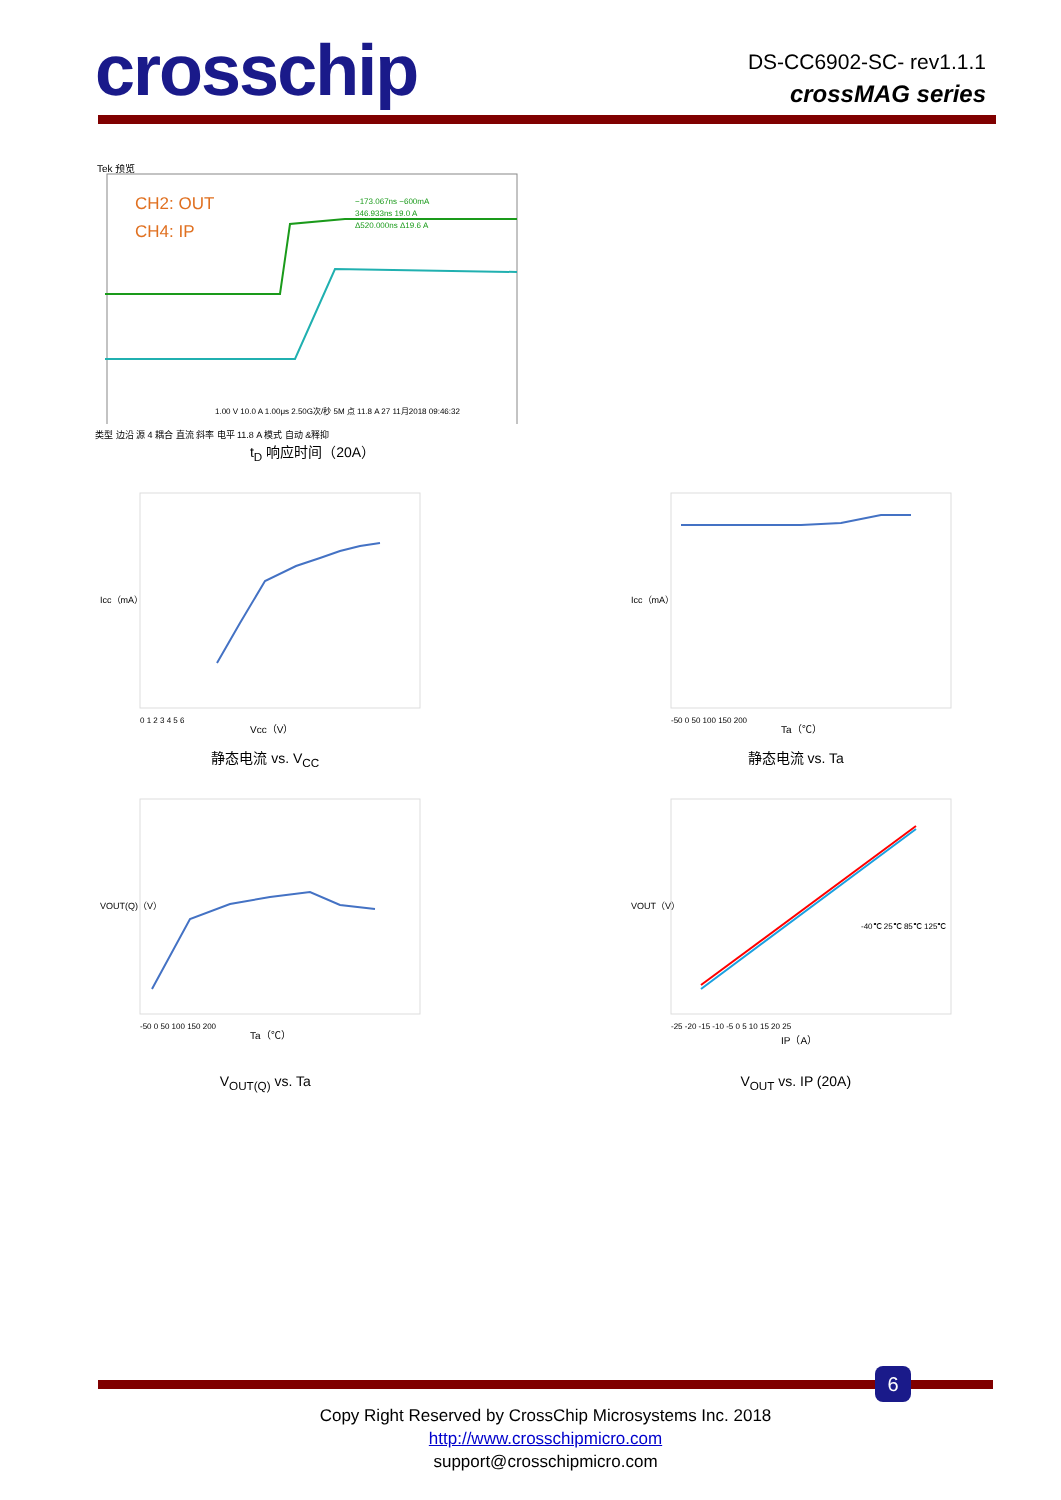crosschip
DS-CC6902-SC- rev1.1.1
crossMAG series
Tek 预览
CH2: OUT
CH4: IP
−173.067ns −600mA
346.933ns 19.0 A
Δ520.000ns Δ19.6 A
1.00 V 10.0 A 1.00μs 2.50G次/秒 5M 点 11.8 A 27 11月2018 09:46:32
类型 边沿 源 4 耦合 直流 斜率 电平 11.8 A 模式 自动 &释抑
t<sub>D</sub> 响应时间（20A）
Icc（mA）
Vcc（V）
0 1 2 3 4 5 6
静态电流 vs. V<sub>CC</sub>
Icc（mA）
Ta（℃）
-50 0 50 100 150 200
静态电流 vs. Ta
VOUT(Q)（V）
Ta（℃）
-50 0 50 100 150 200
V<sub>OUT(Q)</sub> vs. Ta
-40℃ 25℃ 85℃ 125℃
VOUT（V）
IP（A）
-25 -20 -15 -10 -5 0 5 10 15 20 25
V<sub>OUT</sub> vs. IP (20A)
6
Copy Right Reserved by CrossChip Microsystems Inc. 2018
http://www.crosschipmicro.com
support@crosschipmicro.com